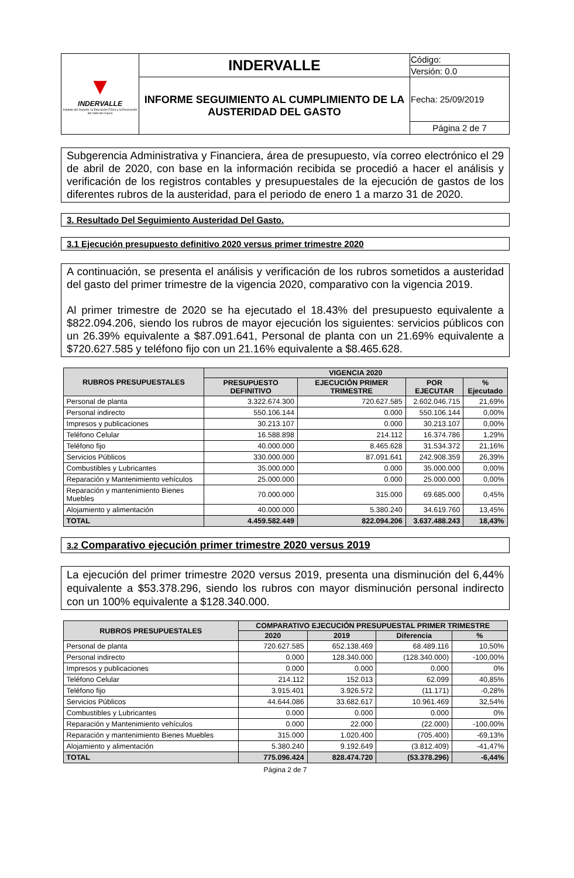| ▼ INDERVALLE Instituto del Deporte, la Educación Física y la Recreación del Valle del Cauca | INDERVALLE | Código: |
| | | Versión: 0.0 |
| | INFORME SEGUIMIENTO AL CUMPLIMIENTO DE LA AUSTERIDAD DEL GASTO | Fecha: 25/09/2019 |
| | | Página 2 de 7 |
Subgerencia Administrativa y Financiera, área de presupuesto, vía correo electrónico el 29 de abril de 2020, con base en la información recibida se procedió a hacer el análisis y verificación de los registros contables y presupuestales de la ejecución de gastos de los diferentes rubros de la austeridad, para el periodo de enero 1 a marzo 31 de 2020.
3. Resultado Del Seguimiento Austeridad Del Gasto.
3.1 Ejecución presupuesto definitivo 2020 versus primer trimestre 2020
A continuación, se presenta el análisis y verificación de los rubros sometidos a austeridad del gasto del primer trimestre de la vigencia 2020, comparativo con la vigencia 2019.
Al primer trimestre de 2020 se ha ejecutado el 18.43% del presupuesto equivalente a $822.094.206, siendo los rubros de mayor ejecución los siguientes: servicios públicos con un 26.39% equivalente a $87.091.641, Personal de planta con un 21.69% equivalente a $720.627.585 y teléfono fijo con un 21.16% equivalente a $8.465.628.
| RUBROS PRESUPUESTALES | VIGENCIA 2020 | | | |
| --- | --- | --- | --- | --- |
| | PRESUPUESTO DEFINITIVO | EJECUCIÓN PRIMER TRIMESTRE | POR EJECUTAR | % Ejecutado |
| Personal de planta | 3.322.674.300 | 720.627.585 | 2.602.046.715 | 21,69% |
| Personal indirecto | 550.106.144 | 0.000 | 550.106.144 | 0,00% |
| Impresos y publicaciones | 30.213.107 | 0.000 | 30.213.107 | 0,00% |
| Teléfono Celular | 16.588.898 | 214.112 | 16.374.786 | 1,29% |
| Teléfono fijo | 40.000.000 | 8.465.628 | 31.534.372 | 21,16% |
| Servicios Públicos | 330.000.000 | 87.091.641 | 242.908.359 | 26,39% |
| Combustibles y Lubricantes | 35.000.000 | 0.000 | 35.000.000 | 0,00% |
| Reparación y Mantenimiento vehículos | 25.000.000 | 0.000 | 25.000.000 | 0,00% |
| Reparación y mantenimiento Bienes Muebles | 70.000.000 | 315.000 | 69.685.000 | 0,45% |
| Alojamiento y alimentación | 40.000.000 | 5.380.240 | 34.619.760 | 13,45% |
| TOTAL | 4.459.582.449 | 822.094.206 | 3.637.488.243 | 18,43% |
3.2 Comparativo ejecución primer trimestre 2020 versus 2019
La ejecución del primer trimestre 2020 versus 2019, presenta una disminución del 6,44% equivalente a $53.378.296, siendo los rubros con mayor disminución personal indirecto con un 100% equivalente a $128.340.000.
| RUBROS PRESUPUESTALES | COMPARATIVO EJECUCIÓN PRESUPUESTAL PRIMER TRIMESTRE | | | |
| --- | --- | --- | --- | --- |
| | 2020 | 2019 | Diferencia | % |
| Personal de planta | 720.627.585 | 652.138.469 | 68.489.116 | 10,50% |
| Personal indirecto | 0.000 | 128.340.000 | (128.340.000) | -100,00% |
| Impresos y publicaciones | 0.000 | 0.000 | 0.000 | 0% |
| Teléfono Celular | 214.112 | 152.013 | 62.099 | 40,85% |
| Teléfono fijo | 3.915.401 | 3.926.572 | (11.171) | -0,28% |
| Servicios Públicos | 44.644.086 | 33.682.617 | 10.961.469 | 32,54% |
| Combustibles y Lubricantes | 0.000 | 0.000 | 0.000 | 0% |
| Reparación y Mantenimiento vehículos | 0.000 | 22.000 | (22.000) | -100,00% |
| Reparación y mantenimiento Bienes Muebles | 315.000 | 1.020.400 | (705.400) | -69,13% |
| Alojamiento y alimentación | 5.380.240 | 9.192.649 | (3.812.409) | -41,47% |
| TOTAL | 775.096.424 | 828.474.720 | (53.378.296) | -6,44% |
Página 2 de 7